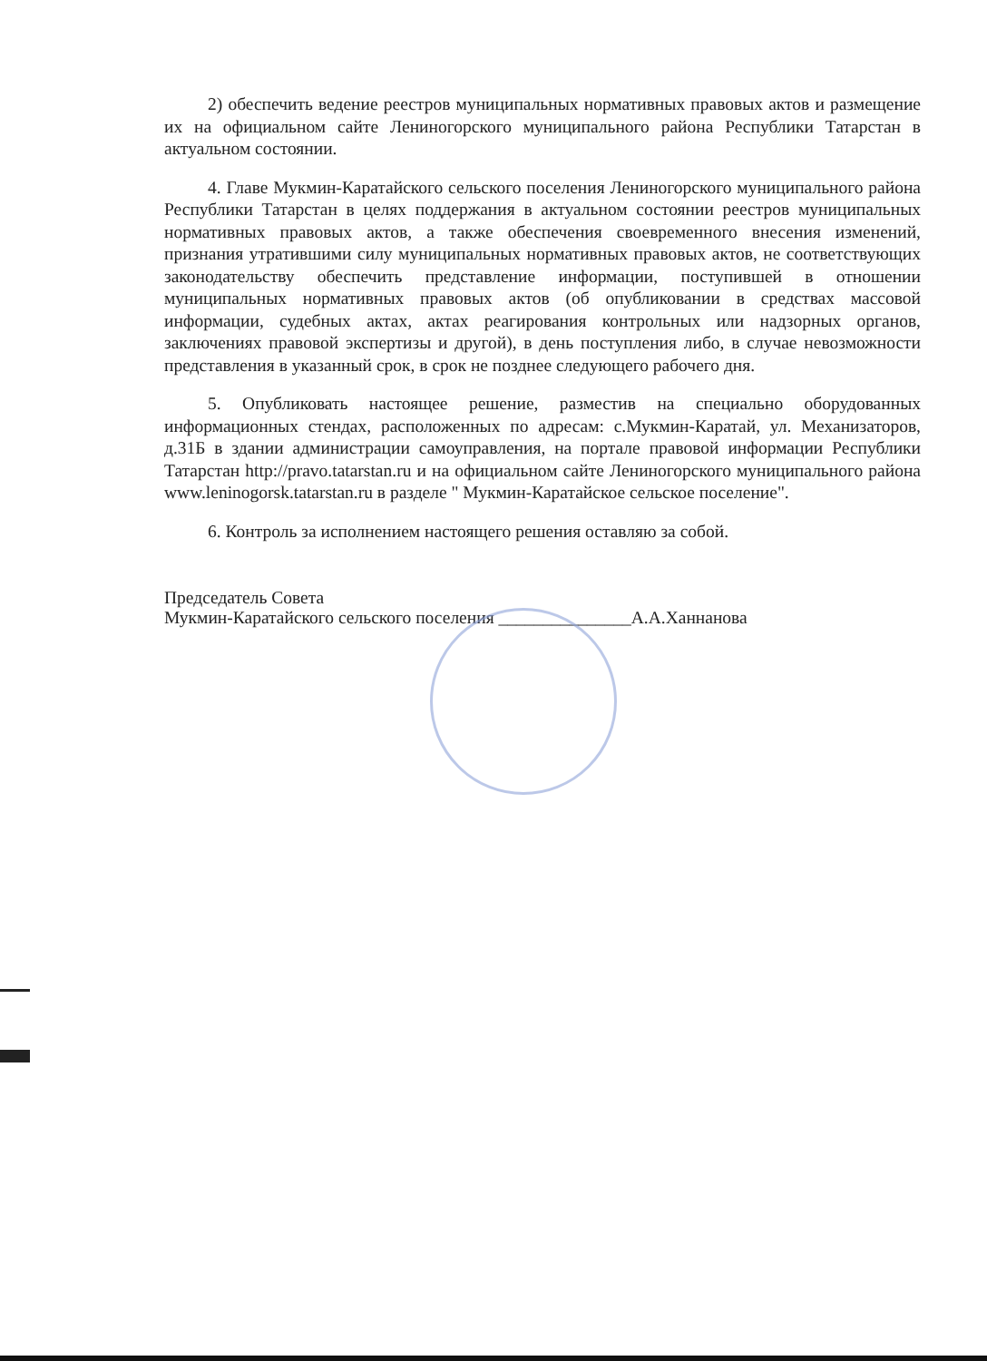2) обеспечить ведение реестров муниципальных нормативных правовых актов и размещение их на официальном сайте Лениногорского муниципального района Республики Татарстан в актуальном состоянии.
4. Главе Мукмин-Каратайского сельского поселения Лениногорского муниципального района Республики Татарстан в целях поддержания в актуальном состоянии реестров муниципальных нормативных правовых актов, а также обеспечения своевременного внесения изменений, признания утратившими силу муниципальных нормативных правовых актов, не соответствующих законодательству обеспечить представление информации, поступившей в отношении муниципальных нормативных правовых актов (об опубликовании в средствах массовой информации, судебных актах, актах реагирования контрольных или надзорных органов, заключениях правовой экспертизы и другой), в день поступления либо, в случае невозможности представления в указанный срок, в срок не позднее следующего рабочего дня.
5. Опубликовать настоящее решение, разместив на специально оборудованных информационных стендах, расположенных по адресам: с.Мукмин-Каратай, ул. Механизаторов, д.31Б в здании администрации самоуправления, на портале правовой информации Республики Татарстан http://pravo.tatarstan.ru и на официальном сайте Лениногорского муниципального района www.leninogorsk.tatarstan.ru в разделе " Мукмин-Каратайское сельское поселение".
6. Контроль за исполнением настоящего решения оставляю за собой.
Председатель Совета
Мукмин-Каратайского сельского поселения _______________А.А.Ханнанова